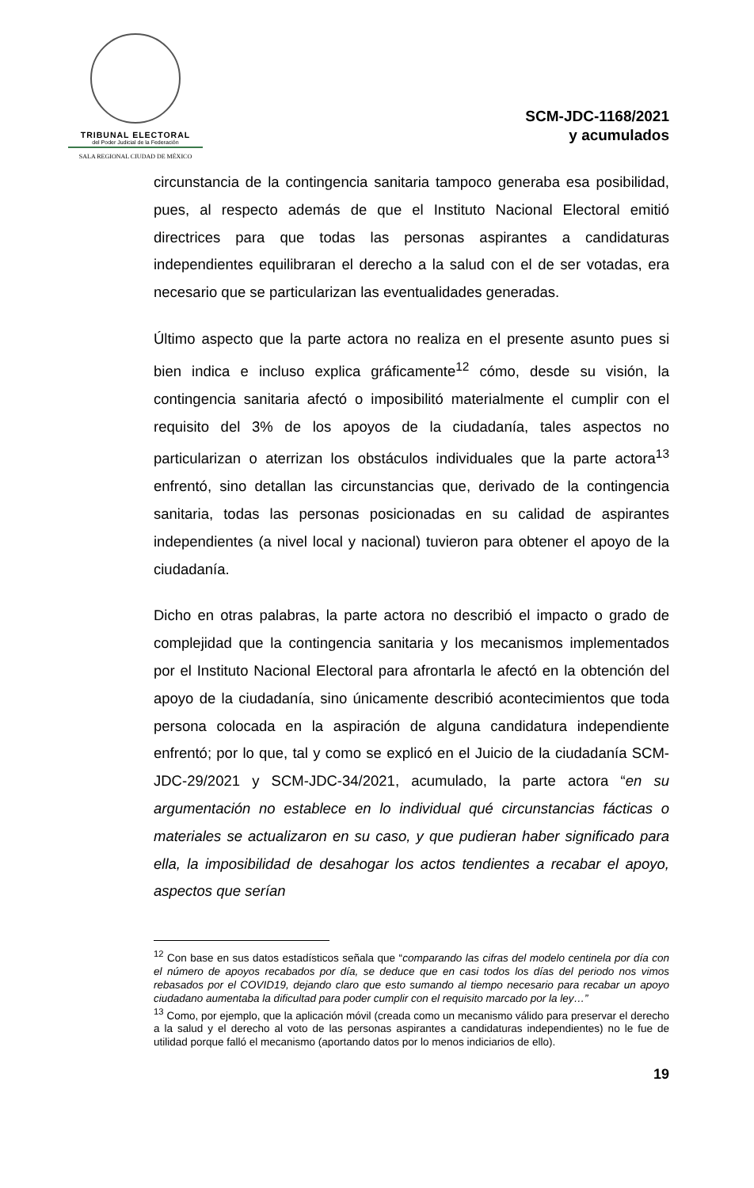TRIBUNAL ELECTORAL
del Poder Judicial de la Federación
SALA REGIONAL CIUDAD DE MÉXICO
SCM-JDC-1168/2021
y acumulados
circunstancia de la contingencia sanitaria tampoco generaba esa posibilidad, pues, al respecto además de que el Instituto Nacional Electoral emitió directrices para que todas las personas aspirantes a candidaturas independientes equilibraran el derecho a la salud con el de ser votadas, era necesario que se particularizan las eventualidades generadas.
Último aspecto que la parte actora no realiza en el presente asunto pues si bien indica e incluso explica gráficamente<sup>12</sup> cómo, desde su visión, la contingencia sanitaria afectó o imposibilitó materialmente el cumplir con el requisito del 3% de los apoyos de la ciudadanía, tales aspectos no particularizan o aterrizan los obstáculos individuales que la parte actora<sup>13</sup> enfrentó, sino detallan las circunstancias que, derivado de la contingencia sanitaria, todas las personas posicionadas en su calidad de aspirantes independientes (a nivel local y nacional) tuvieron para obtener el apoyo de la ciudadanía.
Dicho en otras palabras, la parte actora no describió el impacto o grado de complejidad que la contingencia sanitaria y los mecanismos implementados por el Instituto Nacional Electoral para afrontarla le afectó en la obtención del apoyo de la ciudadanía, sino únicamente describió acontecimientos que toda persona colocada en la aspiración de alguna candidatura independiente enfrentó; por lo que, tal y como se explicó en el Juicio de la ciudadanía SCM-JDC-29/2021 y SCM-JDC-34/2021, acumulado, la parte actora “en su argumentación no establece en lo individual qué circunstancias fácticas o materiales se actualizaron en su caso, y que pudieran haber significado para ella, la imposibilidad de desahogar los actos tendientes a recabar el apoyo, aspectos que serían
<sup>12</sup> Con base en sus datos estadísticos señala que “comparando las cifras del modelo centinela por día con el número de apoyos recabados por día, se deduce que en casi todos los días del periodo nos vimos rebasados por el COVID19, dejando claro que esto sumando al tiempo necesario para recabar un apoyo ciudadano aumentaba la dificultad para poder cumplir con el requisito marcado por la ley…”
<sup>13</sup> Como, por ejemplo, que la aplicación móvil (creada como un mecanismo válido para preservar el derecho a la salud y el derecho al voto de las personas aspirantes a candidaturas independientes) no le fue de utilidad porque falló el mecanismo (aportando datos por lo menos indiciarios de ello).
19